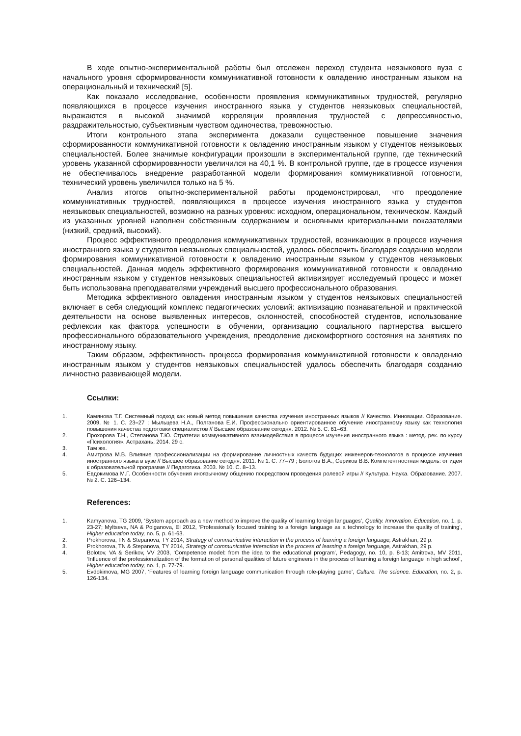В ходе опытно-экспериментальной работы был отслежен переход студента неязыкового вуза с начального уровня сформированности коммуникативной готовности к овладению иностранным языком на операциональный и технический [5].
Как показало исследование, особенности проявления коммуникативных трудностей, регулярно появляющихся в процессе изучения иностранного языка у студентов неязыковых специальностей, выражаются в высокой значимой корреляции проявления трудностей с депрессивностью, раздражительностью, субъективным чувством одиночества, тревожностью.
Итоги контрольного этапа эксперимента доказали существенное повышение значения сформированности коммуникативной готовности к овладению иностранным языком у студентов неязыковых специальностей. Более значимые конфигурации произошли в экспериментальной группе, где технический уровень указанной сформированности увеличился на 40,1 %. В контрольной группе, где в процессе изучения не обеспечивалось внедрение разработанной модели формирования коммуникативной готовности, технический уровень увеличился только на 5 %.
Анализ итогов опытно-экспериментальной работы продемонстрировал, что преодоление коммуникативных трудностей, появляющихся в процессе изучения иностранного языка у студентов неязыковых специальностей, возможно на разных уровнях: исходном, операциональном, техническом. Каждый из указанных уровней наполнен собственным содержанием и основными критериальными показателями (низкий, средний, высокий).
Процесс эффективного преодоления коммуникативных трудностей, возникающих в процессе изучения иностранного языка у студентов неязыковых специальностей, удалось обеспечить благодаря созданию модели формирования коммуникативной готовности к овладению иностранным языком у студентов неязыковых специальностей. Данная модель эффективного формирования коммуникативной готовности к овладению иностранным языком у студентов неязыковых специальностей активизирует исследуемый процесс и может быть использована преподавателями учреждений высшего профессионального образования.
Методика эффективного овладения иностранным языком у студентов неязыковых специальностей включает в себя следующий комплекс педагогических условий: активизацию познавательной и практической деятельности на основе выявленных интересов, склонностей, способностей студентов, использование рефлексии как фактора успешности в обучении, организацию социального партнерства высшего профессионального образовательного учреждения, преодоление дискомфортного состояния на занятиях по иностранному языку.
Таким образом, эффективность процесса формирования коммуникативной готовности к овладению иностранным языком у студентов неязыковых специальностей удалось обеспечить благодаря созданию личностно развивающей модели.
Ссылки:
1. Камянова Т.Г. Системный подход как новый метод повышения качества изучения иностранных языков // Качество. Инновации. Образование. 2009. № 1. С. 23–27 ; Мыльцева Н.А., Полганова Е.И. Профессионально ориентированное обучение иностранному языку как технология повышения качества подготовки специалистов // Высшее образование сегодня. 2012. № 5. С. 61–63.
2. Прохорова Т.Н., Степанова Т.Ю. Стратегии коммуникативного взаимодействия в процессе изучения иностранного языка : метод. рек. по курсу «Психология». Астрахань, 2014. 29 с.
3. Там же.
4. Амитрова М.В. Влияние профессионализации на формирование личностных качеств будущих инженеров-технологов в процессе изучения иностранного языка в вузе // Высшее образование сегодня. 2011. № 1. С. 77–79 ; Болотов В.А., Сериков В.В. Компетентностная модель: от идеи к образовательной программе // Педагогика. 2003. № 10. С. 8–13.
5. Евдокимова М.Г. Особенности обучения иноязычному общению посредством проведения ролевой игры // Культура. Наука. Образование. 2007. № 2. С. 126–134.
References:
1. Kamyanova, TG 2009, ‘System approach as a new method to improve the quality of learning foreign languages’, Quality. Innovation. Education, no. 1, p. 23-27; Myltseva, NA & Polganova, EI 2012, ‘Professionally focused training to a foreign language as a technology to increase the quality of training’, Higher education today, no. 5, p. 61-63.
2. Prokhorova, TN & Stepanova, TY 2014, Strategy of communicative interaction in the process of learning a foreign language, Astrakhan, 29 p.
3. Prokhorova, TN & Stepanova, TY 2014, Strategy of communicative interaction in the process of learning a foreign language, Astrakhan, 29 p.
4. Bolotov, VA & Serikov, VV 2003, ‘Competence model: from the idea to the educational program’, Pedagogy, no. 10, p. 8-13; Amitrova, MV 2011, ‘Influence of the professionalization of the formation of personal qualities of future engineers in the process of learning a foreign language in high school’, Higher education today, no. 1, p. 77-79.
5. Evdokimova, MG 2007, ‘Features of learning foreign language communication through role-playing game’, Culture. The science. Education, no. 2, p. 126-134.